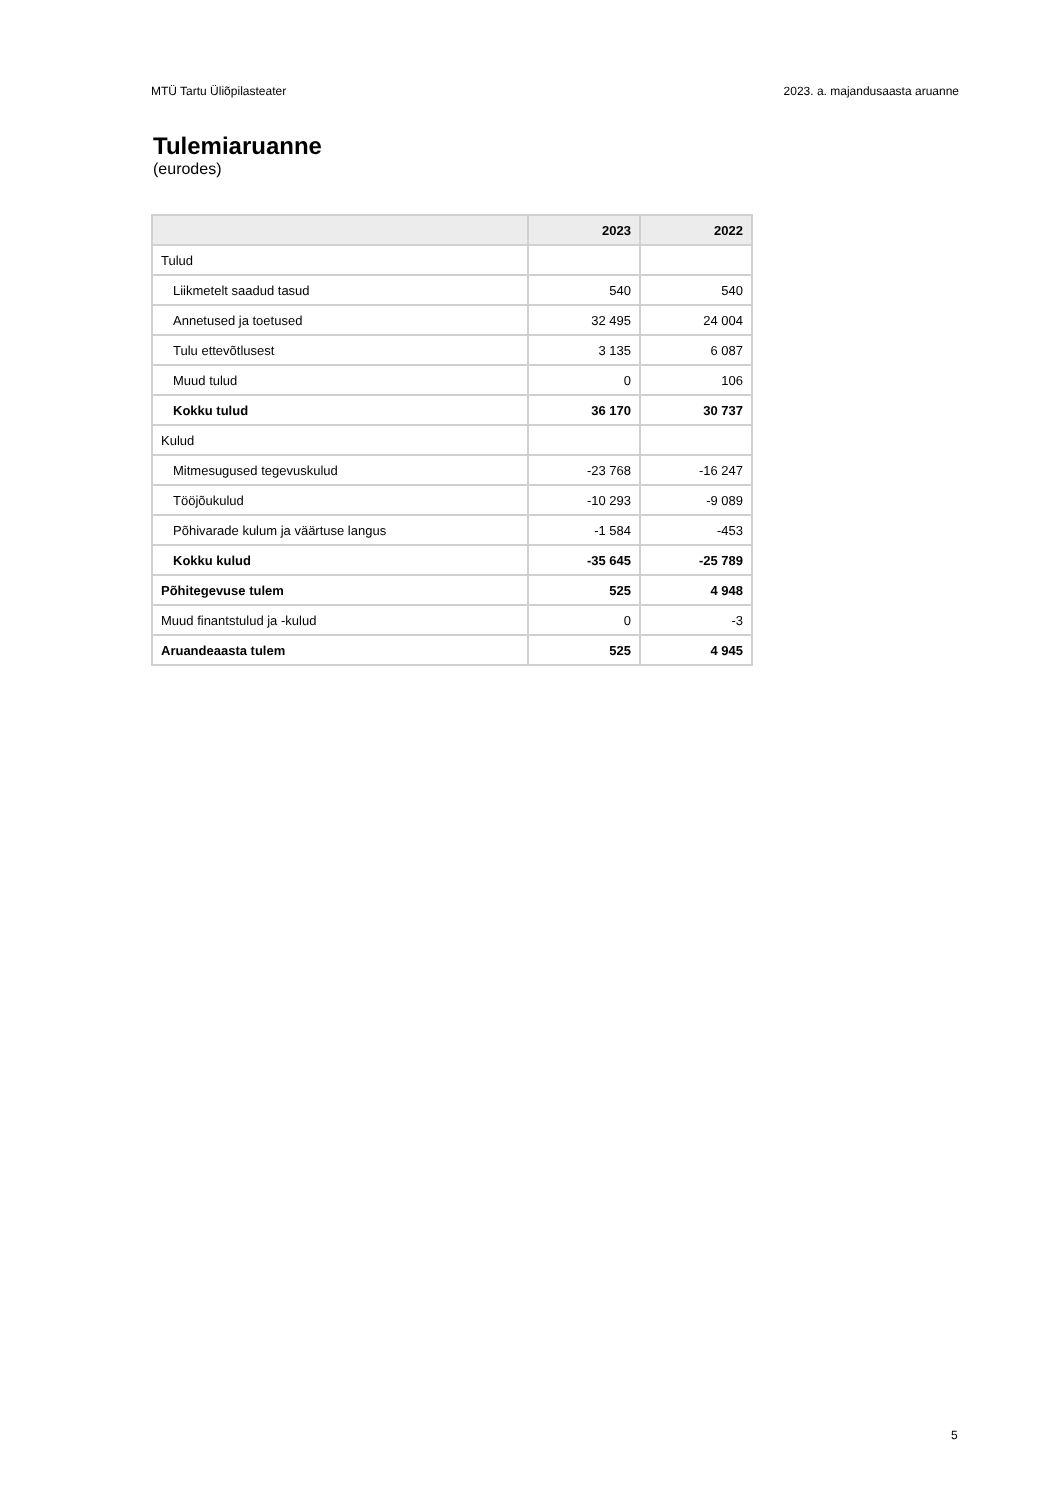MTÜ Tartu Üliõpilasteater 2023. a. majandusaasta aruanne
Tulemiaruanne
(eurodes)
| | 2023 | 2022 |
| --- | --- | --- |
| Tulud | | |
| Liikmetelt saadud tasud | 540 | 540 |
| Annetused ja toetused | 32 495 | 24 004 |
| Tulu ettevõtlusest | 3 135 | 6 087 |
| Muud tulud | 0 | 106 |
| Kokku tulud | 36 170 | 30 737 |
| Kulud | | |
| Mitmesugused tegevuskulud | -23 768 | -16 247 |
| Tööjõukulud | -10 293 | -9 089 |
| Põhivarade kulum ja väärtuse langus | -1 584 | -453 |
| Kokku kulud | -35 645 | -25 789 |
| Põhitegevuse tulem | 525 | 4 948 |
| Muud finantstulud ja -kulud | 0 | -3 |
| Aruandeaasta tulem | 525 | 4 945 |
5